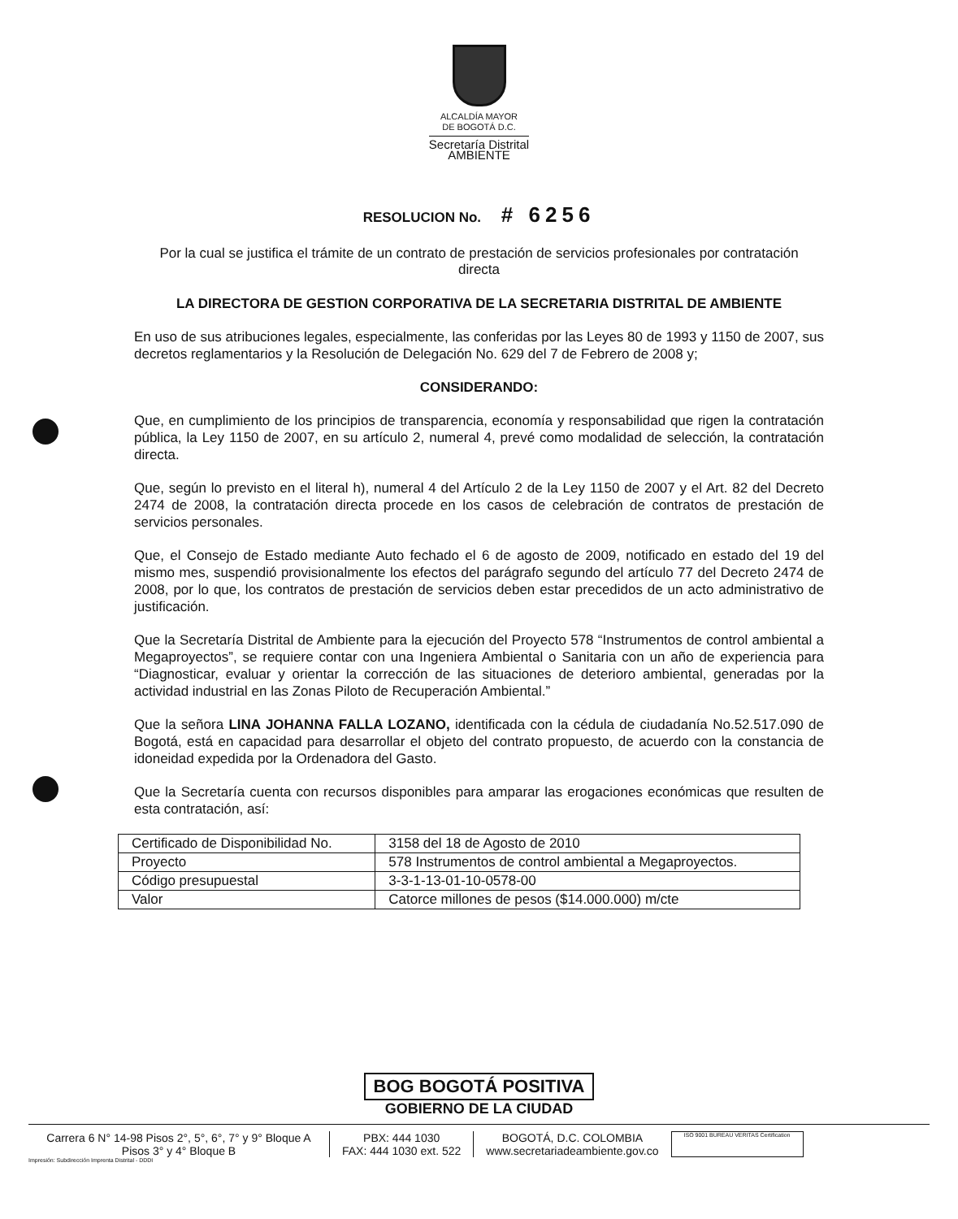ALCALDÍA MAYOR
DE BOGOTÁ D.C.
Secretaría Distrital
AMBIENTE
RESOLUCION No. # 6256
Por la cual se justifica el trámite de un contrato de prestación de servicios profesionales por contratación directa
LA DIRECTORA DE GESTION CORPORATIVA DE LA SECRETARIA DISTRITAL DE AMBIENTE
En uso de sus atribuciones legales, especialmente, las conferidas por las Leyes 80 de 1993 y 1150 de 2007, sus decretos reglamentarios y la Resolución de Delegación No. 629 del 7 de Febrero de 2008 y;
CONSIDERANDO:
Que, en cumplimiento de los principios de transparencia, economía y responsabilidad que rigen la contratación pública, la Ley 1150 de 2007, en su artículo 2, numeral 4, prevé como modalidad de selección, la contratación directa.
Que, según lo previsto en el literal h), numeral 4 del Artículo 2 de la Ley 1150 de 2007 y el Art. 82 del Decreto 2474 de 2008, la contratación directa procede en los casos de celebración de contratos de prestación de servicios personales.
Que, el Consejo de Estado mediante Auto fechado el 6 de agosto de 2009, notificado en estado del 19 del mismo mes, suspendió provisionalmente los efectos del parágrafo segundo del artículo 77 del Decreto 2474 de 2008, por lo que, los contratos de prestación de servicios deben estar precedidos de un acto administrativo de justificación.
Que la Secretaría Distrital de Ambiente para la ejecución del Proyecto 578 “Instrumentos de control ambiental a Megaproyectos”, se requiere contar con una Ingeniera Ambiental o Sanitaria con un año de experiencia para “Diagnosticar, evaluar y orientar la corrección de las situaciones de deterioro ambiental, generadas por la actividad industrial en las Zonas Piloto de Recuperación Ambiental.”
Que la señora LINA JOHANNA FALLA LOZANO, identificada con la cédula de ciudadanía No.52.517.090 de Bogotá, está en capacidad para desarrollar el objeto del contrato propuesto, de acuerdo con la constancia de idoneidad expedida por la Ordenadora del Gasto.
Que la Secretaría cuenta con recursos disponibles para amparar las erogaciones económicas que resulten de esta contratación, así:
| Certificado de Disponibilidad No. | 3158 del 18 de Agosto de 2010 |
| Proyecto | 578 Instrumentos de control ambiental a Megaproyectos. |
| Código presupuestal | 3-3-1-13-01-10-0578-00 |
| Valor | Catorce millones de pesos ($14.000.000) m/cte |
BOG BOGOTÁ POSITIVA
GOBIERNO DE LA CIUDAD
Carrera 6 N° 14-98 Pisos 2°, 5°, 6°, 7° y 9° Bloque A
Pisos 3° y 4° Bloque B
PBX: 444 1030
FAX: 444 1030 ext. 522
BOGOTÁ, D.C. COLOMBIA
www.secretariadeambiente.gov.co
ISO 9001 BUREAU VERITAS Certification
Impresión: Subdirección Imprenta Distrital - DDDI